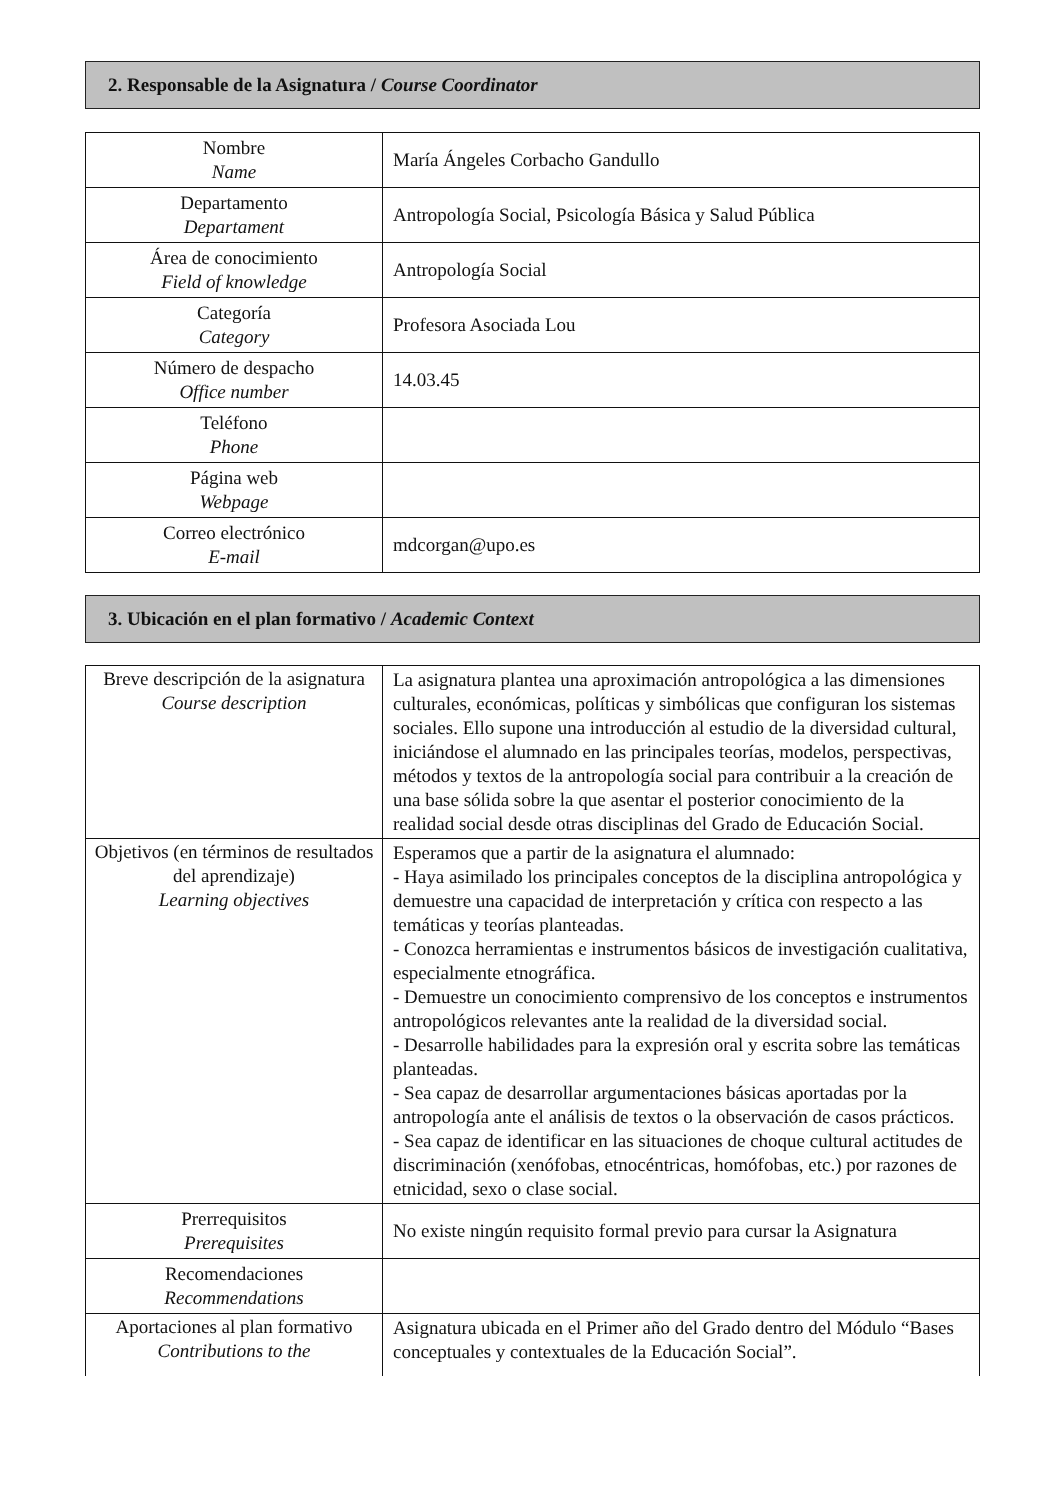2. Responsable de la Asignatura / Course Coordinator
| Nombre Name | María Ángeles Corbacho Gandullo |
| Departamento Departament | Antropología Social, Psicología Básica y Salud Pública |
| Área de conocimiento Field of knowledge | Antropología Social |
| Categoría Category | Profesora Asociada Lou |
| Número de despacho Office number | 14.03.45 |
| Teléfono Phone | |
| Página web Webpage | |
| Correo electrónico E-mail | mdcorgan@upo.es |
3. Ubicación en el plan formativo / Academic Context
| Breve descripción de la asignatura Course description | La asignatura plantea una aproximación antropológica a las dimensiones culturales, económicas, políticas y simbólicas que configuran los sistemas sociales. Ello supone una introducción al estudio de la diversidad cultural, iniciándose el alumnado en las principales teorías, modelos, perspectivas, métodos y textos de la antropología social para contribuir a la creación de una base sólida sobre la que asentar el posterior conocimiento de la realidad social desde otras disciplinas del Grado de Educación Social. |
| Objetivos (en términos de resultados del aprendizaje) Learning objectives | Esperamos que a partir de la asignatura el alumnado: - Haya asimilado los principales conceptos de la disciplina antropológica y demuestre una capacidad de interpretación y crítica con respecto a las temáticas y teorías planteadas. - Conozca herramientas e instrumentos básicos de investigación cualitativa, especialmente etnográfica. - Demuestre un conocimiento comprensivo de los conceptos e instrumentos antropológicos relevantes ante la realidad de la diversidad social. - Desarrolle habilidades para la expresión oral y escrita sobre las temáticas planteadas. - Sea capaz de desarrollar argumentaciones básicas aportadas por la antropología ante el análisis de textos o la observación de casos prácticos. - Sea capaz de identificar en las situaciones de choque cultural actitudes de discriminación (xenófobas, etnocéntricas, homófobas, etc.) por razones de etnicidad, sexo o clase social. |
| Prerrequisitos Prerequisites | No existe ningún requisito formal previo para cursar la Asignatura |
| Recomendaciones Recommendations | |
| Aportaciones al plan formativo Contributions to the | Asignatura ubicada en el Primer año del Grado dentro del Módulo “Bases conceptuales y contextuales de la Educación Social”. |